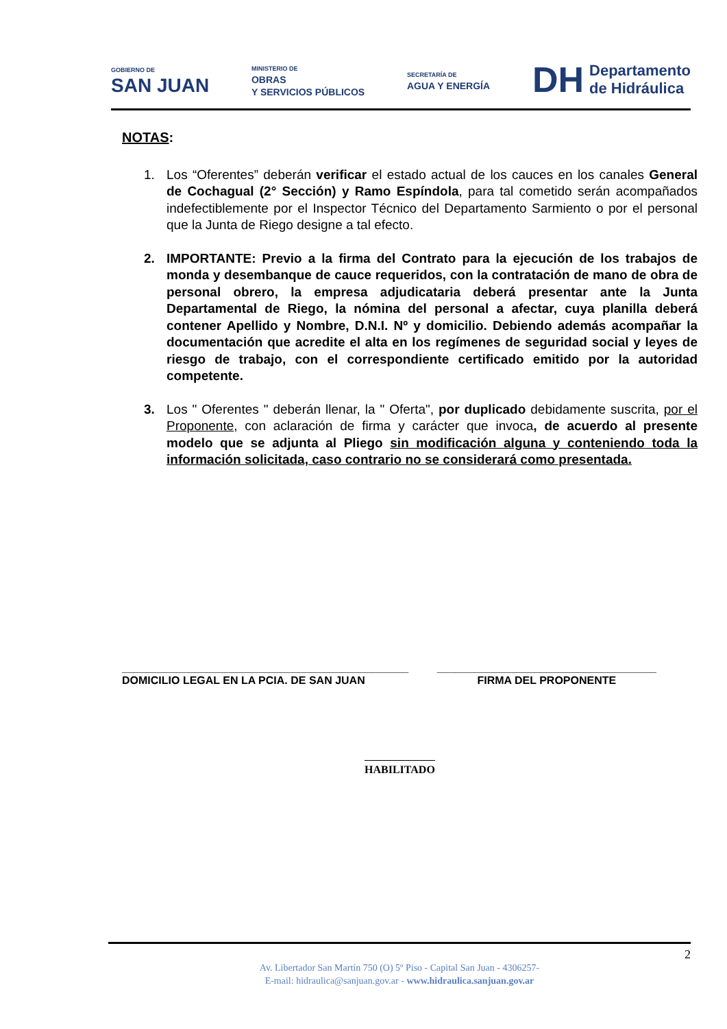GOBIERNO DE
SAN JUAN
MINISTERIO DE
OBRAS
Y SERVICIOS PÚBLICOS
SECRETARÍA DE
AGUA Y ENERGÍA
DH Departamento
de Hidráulica
NOTAS:
1. Los “Oferentes” deberán verificar el estado actual de los cauces en los canales General de Cochagual (2° Sección) y Ramo Espíndola, para tal cometido serán acompañados indefectiblemente por el Inspector Técnico del Departamento Sarmiento o por el personal que la Junta de Riego designe a tal efecto.
2. IMPORTANTE: Previo a la firma del Contrato para la ejecución de los trabajos de monda y desembanque de cauce requeridos, con la contratación de mano de obra de personal obrero, la empresa adjudicataria deberá presentar ante la Junta Departamental de Riego, la nómina del personal a afectar, cuya planilla deberá contener Apellido y Nombre, D.N.I. Nº y domicilio. Debiendo además acompañar la documentación que acredite el alta en los regímenes de seguridad social y leyes de riesgo de trabajo, con el correspondiente certificado emitido por la autoridad competente.
3. Los " Oferentes " deberán llenar, la " Oferta", por duplicado debidamente suscrita, por el Proponente, con aclaración de firma y carácter que invoca, de acuerdo al presente modelo que se adjunta al Pliego sin modificación alguna y conteniendo toda la información solicitada, caso contrario no se considerará como presentada.
_______________________________________________
DOMICILIO LEGAL EN LA PCIA. DE SAN JUAN
____________________________________
FIRMA DEL PROPONENTE
HABILITADO
2
Av. Libertador San Martín 750 (O) 5º Piso - Capital San Juan - 4306257-
E-mail: hidraulica@sanjuan.gov.ar - www.hidraulica.sanjuan.gov.ar